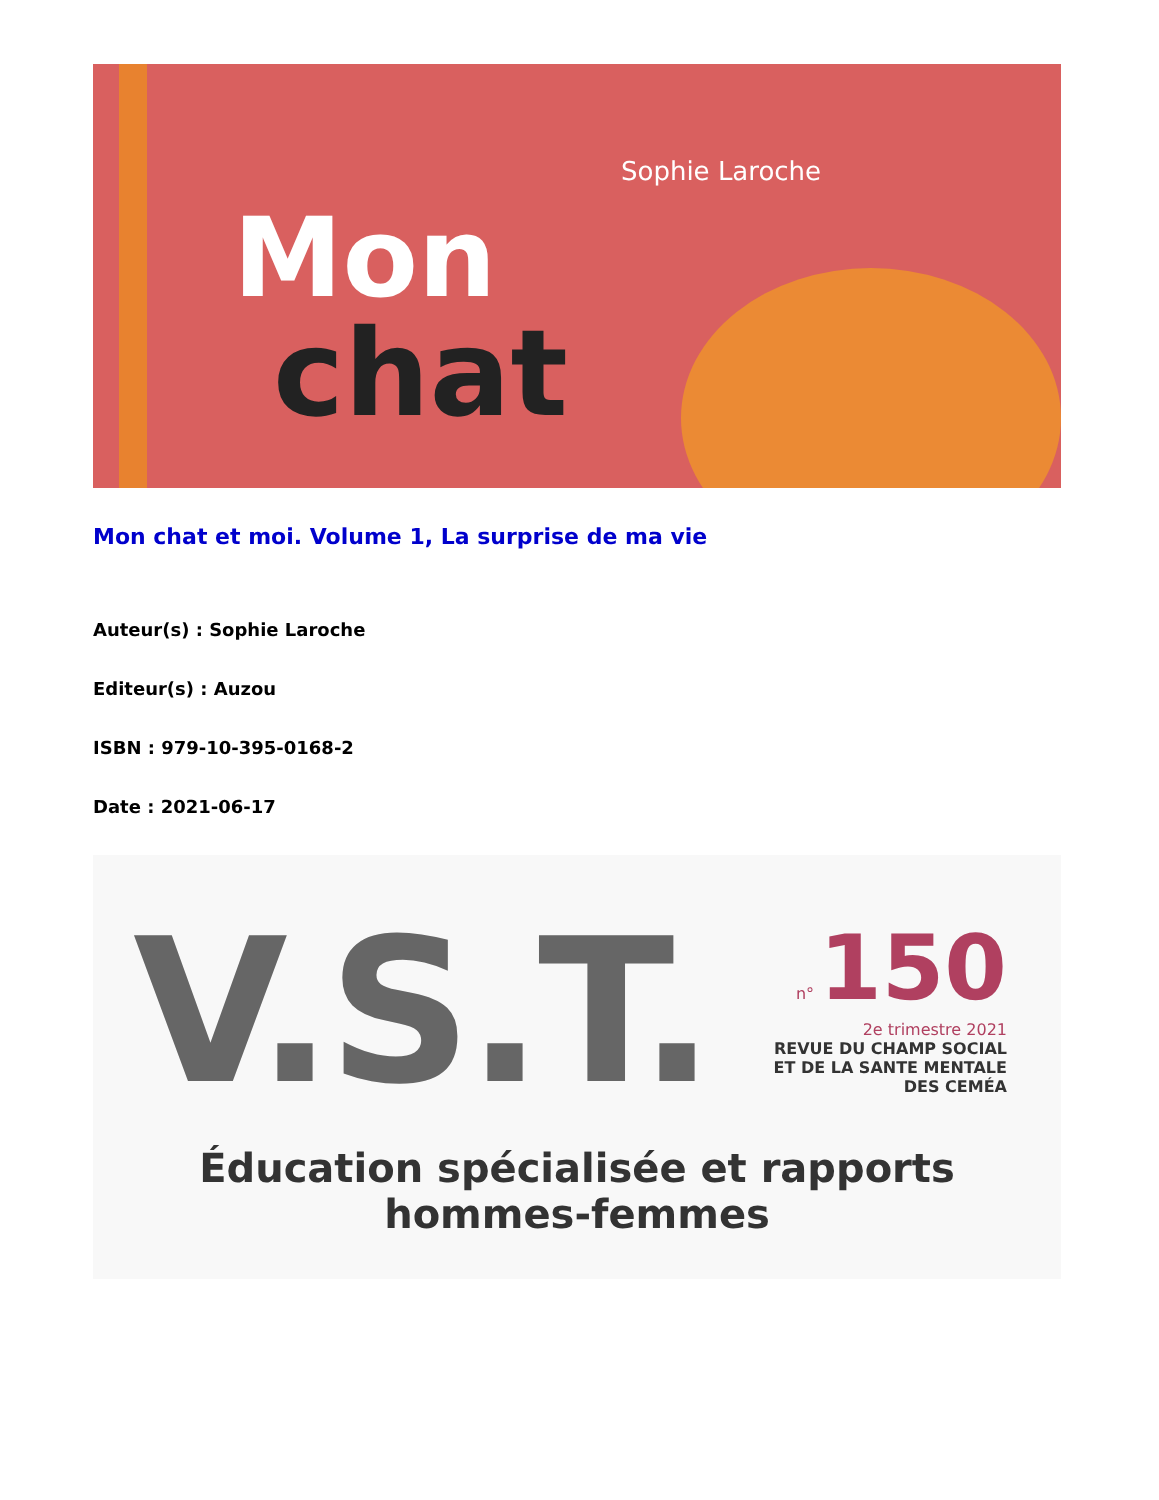Sophie Laroche
Mon
chat
Mon chat et moi. Volume 1, La surprise de ma vie
Auteur(s) : Sophie Laroche
Editeur(s) : Auzou
ISBN : 979-10-395-0168-2
Date : 2021-06-17
V.S.T.
n° 150
2e trimestre 2021
REVUE DU CHAMP SOCIAL
ET DE LA SANTE MENTALE
DES CEMÉA
Éducation spécialisée et rapports
hommes-femmes